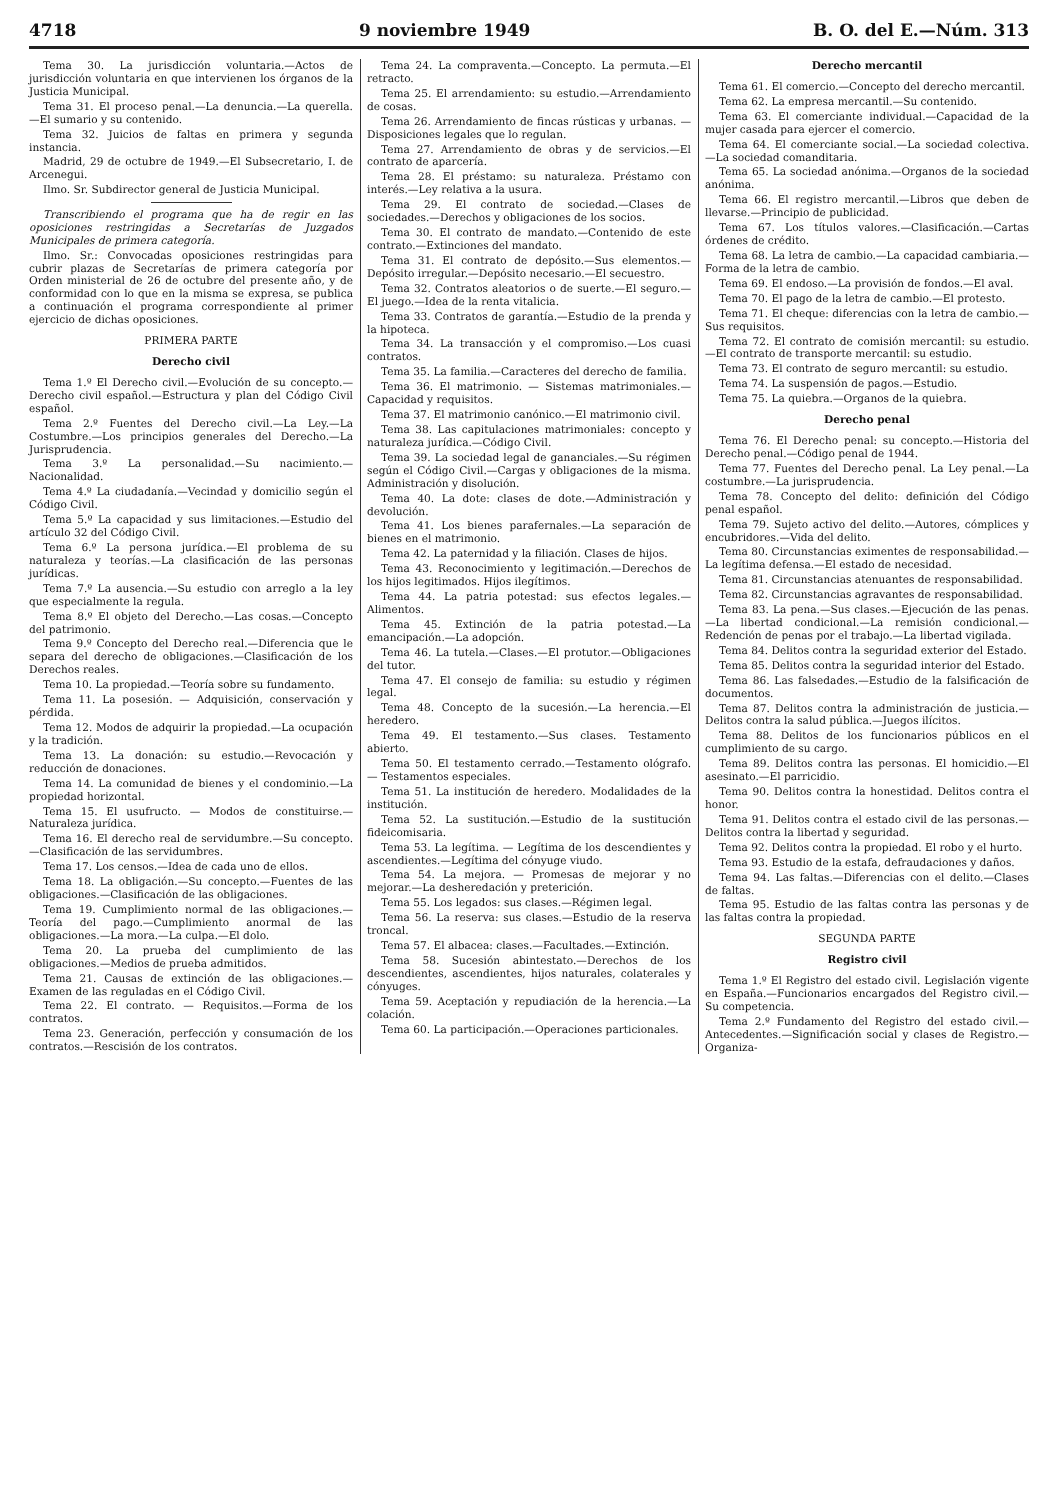4718 9 noviembre 1949 B. O. del E.—Núm. 313
Tema 30. La jurisdicción voluntaria.—Actos de jurisdicción voluntaria en que intervienen los órganos de la Justicia Municipal.
Tema 31. El proceso penal.—La denuncia.—La querella.—El sumario y su contenido.
Tema 32. Juicios de faltas en primera y segunda instancia.
Madrid, 29 de octubre de 1949.—El Subsecretario, I. de Arcenegui.
Ilmo. Sr. Subdirector general de Justicia Municipal.
Transcribiendo el programa que ha de regir en las oposiciones restringidas a Secretarías de Juzgados Municipales de primera categoría.
Ilmo. Sr.: Convocadas oposiciones restringidas para cubrir plazas de Secretarías de primera categoría por Orden ministerial de 26 de octubre del presente año, y de conformidad con lo que en la misma se expresa, se publica a continuación el programa correspondiente al primer ejercicio de dichas oposiciones.
PRIMERA PARTE
Derecho civil
Tema 1.º El Derecho civil.—Evolución de su concepto.—Derecho civil español.—Estructura y plan del Código Civil español.
Tema 2.º Fuentes del Derecho civil.—La Ley.—La Costumbre.—Los principios generales del Derecho.—La Jurisprudencia.
Tema 3.º La personalidad.—Su nacimiento.—Nacionalidad.
Tema 4.º La ciudadanía.—Vecindad y domicilio según el Código Civil.
Tema 5.º La capacidad y sus limitaciones.—Estudio del artículo 32 del Código Civil.
Tema 6.º La persona jurídica.—El problema de su naturaleza y teorías.—La clasificación de las personas jurídicas.
Tema 7.º La ausencia.—Su estudio con arreglo a la ley que especialmente la regula.
Tema 8.º El objeto del Derecho.—Las cosas.—Concepto del patrimonio.
Tema 9.º Concepto del Derecho real.—Diferencia que le separa del derecho de obligaciones.—Clasificación de los Derechos reales.
Tema 10. La propiedad.—Teoría sobre su fundamento.
Tema 11. La posesión. — Adquisición, conservación y pérdida.
Tema 12. Modos de adquirir la propiedad.—La ocupación y la tradición.
Tema 13. La donación: su estudio.—Revocación y reducción de donaciones.
Tema 14. La comunidad de bienes y el condominio.—La propiedad horizontal.
Tema 15. El usufructo. — Modos de constituirse.—Naturaleza jurídica.
Tema 16. El derecho real de servidumbre.—Su concepto.—Clasificación de las servidumbres.
Tema 17. Los censos.—Idea de cada uno de ellos.
Tema 18. La obligación.—Su concepto.—Fuentes de las obligaciones.—Clasificación de las obligaciones.
Tema 19. Cumplimiento normal de las obligaciones.—Teoría del pago.—Cumplimiento anormal de las obligaciones.—La mora.—La culpa.—El dolo.
Tema 20. La prueba del cumplimiento de las obligaciones.—Medios de prueba admitidos.
Tema 21. Causas de extinción de las obligaciones.—Examen de las reguladas en el Código Civil.
Tema 22. El contrato. — Requisitos.—Forma de los contratos.
Tema 23. Generación, perfección y consumación de los contratos.—Rescisión de los contratos.
Tema 24. La compraventa.—Concepto. La permuta.—El retracto.
Tema 25. El arrendamiento: su estudio.—Arrendamiento de cosas.
Tema 26. Arrendamiento de fincas rústicas y urbanas. — Disposiciones legales que lo regulan.
Tema 27. Arrendamiento de obras y de servicios.—El contrato de aparcería.
Tema 28. El préstamo: su naturaleza. Préstamo con interés.—Ley relativa a la usura.
Tema 29. El contrato de sociedad.—Clases de sociedades.—Derechos y obligaciones de los socios.
Tema 30. El contrato de mandato.—Contenido de este contrato.—Extinciones del mandato.
Tema 31. El contrato de depósito.—Sus elementos.—Depósito irregular.—Depósito necesario.—El secuestro.
Tema 32. Contratos aleatorios o de suerte.—El seguro.—El juego.—Idea de la renta vitalicia.
Tema 33. Contratos de garantía.—Estudio de la prenda y la hipoteca.
Tema 34. La transacción y el compromiso.—Los cuasi contratos.
Tema 35. La familia.—Caracteres del derecho de familia.
Tema 36. El matrimonio. — Sistemas matrimoniales.—Capacidad y requisitos.
Tema 37. El matrimonio canónico.—El matrimonio civil.
Tema 38. Las capitulaciones matrimoniales: concepto y naturaleza jurídica.—Código Civil.
Tema 39. La sociedad legal de gananciales.—Su régimen según el Código Civil.—Cargas y obligaciones de la misma. Administración y disolución.
Tema 40. La dote: clases de dote.—Administración y devolución.
Tema 41. Los bienes parafernales.—La separación de bienes en el matrimonio.
Tema 42. La paternidad y la filiación. Clases de hijos.
Tema 43. Reconocimiento y legitimación.—Derechos de los hijos legitimados. Hijos ilegítimos.
Tema 44. La patria potestad: sus efectos legales.—Alimentos.
Tema 45. Extinción de la patria potestad.—La emancipación.—La adopción.
Tema 46. La tutela.—Clases.—El protutor.—Obligaciones del tutor.
Tema 47. El consejo de familia: su estudio y régimen legal.
Tema 48. Concepto de la sucesión.—La herencia.—El heredero.
Tema 49. El testamento.—Sus clases. Testamento abierto.
Tema 50. El testamento cerrado.—Testamento ológrafo. — Testamentos especiales.
Tema 51. La institución de heredero. Modalidades de la institución.
Tema 52. La sustitución.—Estudio de la sustitución fideicomisaria.
Tema 53. La legítima. — Legítima de los descendientes y ascendientes.—Legítima del cónyuge viudo.
Tema 54. La mejora. — Promesas de mejorar y no mejorar.—La desheredación y preterición.
Tema 55. Los legados: sus clases.—Régimen legal.
Tema 56. La reserva: sus clases.—Estudio de la reserva troncal.
Tema 57. El albacea: clases.—Facultades.—Extinción.
Tema 58. Sucesión abintestato.—Derechos de los descendientes, ascendientes, hijos naturales, colaterales y cónyuges.
Tema 59. Aceptación y repudiación de la herencia.—La colación.
Tema 60. La participación.—Operaciones particionales.
Derecho mercantil
Tema 61. El comercio.—Concepto del derecho mercantil.
Tema 62. La empresa mercantil.—Su contenido.
Tema 63. El comerciante individual.—Capacidad de la mujer casada para ejercer el comercio.
Tema 64. El comerciante social.—La sociedad colectiva.—La sociedad comanditaria.
Tema 65. La sociedad anónima.—Organos de la sociedad anónima.
Tema 66. El registro mercantil.—Libros que deben de llevarse.—Principio de publicidad.
Tema 67. Los títulos valores.—Clasificación.—Cartas órdenes de crédito.
Tema 68. La letra de cambio.—La capacidad cambiaria.—Forma de la letra de cambio.
Tema 69. El endoso.—La provisión de fondos.—El aval.
Tema 70. El pago de la letra de cambio.—El protesto.
Tema 71. El cheque: diferencias con la letra de cambio.—Sus requisitos.
Tema 72. El contrato de comisión mercantil: su estudio.—El contrato de transporte mercantil: su estudio.
Tema 73. El contrato de seguro mercantil: su estudio.
Tema 74. La suspensión de pagos.—Estudio.
Tema 75. La quiebra.—Organos de la quiebra.
Derecho penal
Tema 76. El Derecho penal: su concepto.—Historia del Derecho penal.—Código penal de 1944.
Tema 77. Fuentes del Derecho penal. La Ley penal.—La costumbre.—La jurisprudencia.
Tema 78. Concepto del delito: definición del Código penal español.
Tema 79. Sujeto activo del delito.—Autores, cómplices y encubridores.—Vida del delito.
Tema 80. Circunstancias eximentes de responsabilidad.—La legítima defensa.—El estado de necesidad.
Tema 81. Circunstancias atenuantes de responsabilidad.
Tema 82. Circunstancias agravantes de responsabilidad.
Tema 83. La pena.—Sus clases.—Ejecución de las penas.—La libertad condicional.—La remisión condicional.—Redención de penas por el trabajo.—La libertad vigilada.
Tema 84. Delitos contra la seguridad exterior del Estado.
Tema 85. Delitos contra la seguridad interior del Estado.
Tema 86. Las falsedades.—Estudio de la falsificación de documentos.
Tema 87. Delitos contra la administración de justicia.—Delitos contra la salud pública.—Juegos ilícitos.
Tema 88. Delitos de los funcionarios públicos en el cumplimiento de su cargo.
Tema 89. Delitos contra las personas. El homicidio.—El asesinato.—El parricidio.
Tema 90. Delitos contra la honestidad. Delitos contra el honor.
Tema 91. Delitos contra el estado civil de las personas.—Delitos contra la libertad y seguridad.
Tema 92. Delitos contra la propiedad. El robo y el hurto.
Tema 93. Estudio de la estafa, defraudaciones y daños.
Tema 94. Las faltas.—Diferencias con el delito.—Clases de faltas.
Tema 95. Estudio de las faltas contra las personas y de las faltas contra la propiedad.
SEGUNDA PARTE
Registro civil
Tema 1.º El Registro del estado civil. Legislación vigente en España.—Funcionarios encargados del Registro civil.—Su competencia.
Tema 2.º Fundamento del Registro del estado civil.—Antecedentes.—Significación social y clases de Registro.—Organiza-